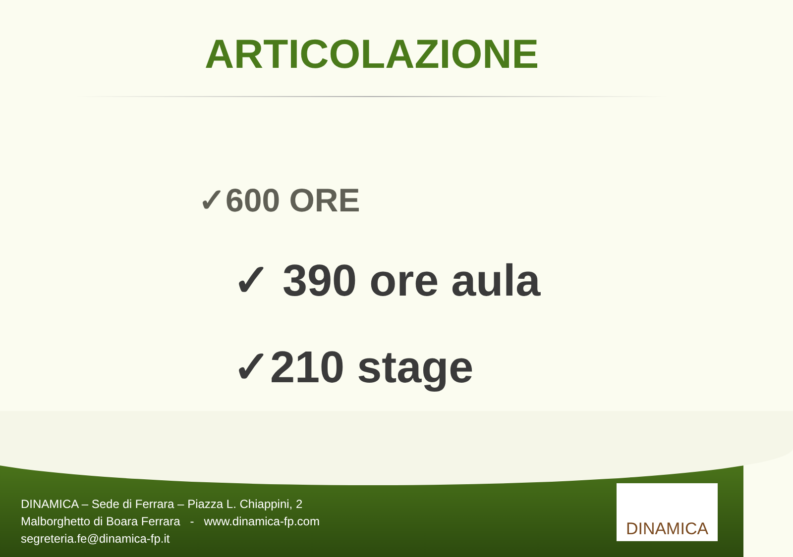ARTICOLAZIONE
✓600 ORE
✓ 390 ore aula
✓210 stage
DINAMICA – Sede di Ferrara – Piazza L. Chiappini, 2
Malborghetto di Boara Ferrara - www.dinamica-fp.com
segreteria.fe@dinamica-fp.it
DINAMICA